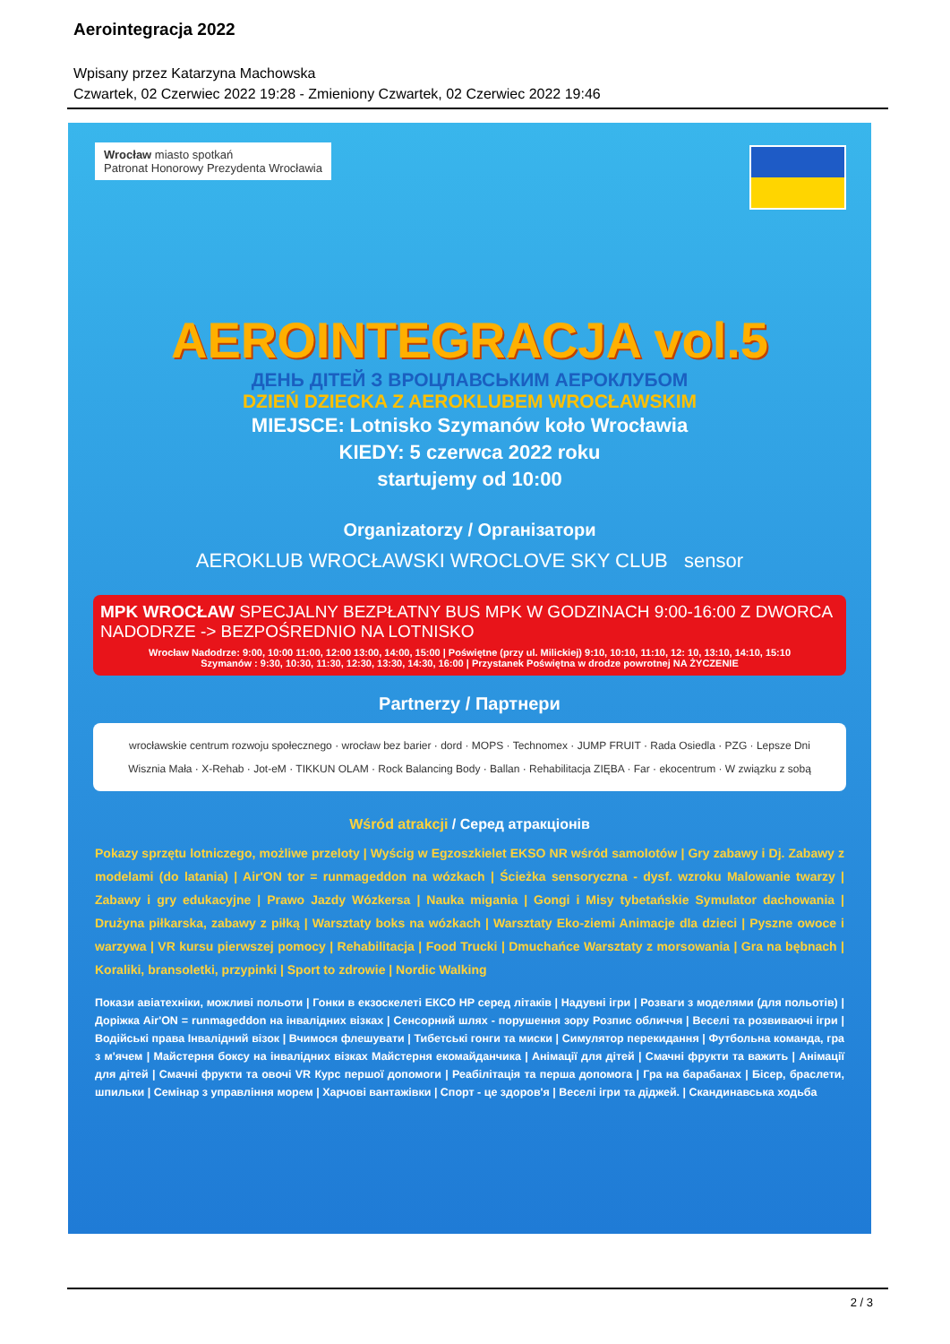Aerointegracja 2022
Wpisany przez Katarzyna Machowska
Czwartek, 02 Czerwiec 2022 19:28 - Zmieniony Czwartek, 02 Czerwiec 2022 19:46
Wrocław miasto spotkań
Patronat Honorowy Prezydenta Wrocławia
AEROINTEGRACJA vol.5
ДЕНЬ ДІТЕЙ З ВРОЦЛАВСЬКИМ АЕРОКЛУБОМ
DZIEŃ DZIECKA Z AEROKLUBEM WROCŁAWSKIM
MIEJSCE: Lotnisko Szymanów koło Wrocławia
KIEDY: 5 czerwca 2022 roku
startujemy od 10:00
Organizatorzy / Організатори
AEROKLUB WROCŁAWSKI WROCLOVE SKY CLUB sensor
MPK WROCŁAW SPECJALNY BEZPŁATNY BUS MPK W GODZINACH 9:00-16:00 Z DWORCA NADODRZE -> BEZPOŚREDNIO NA LOTNISKO
Wrocław Nadodrze: 9:00, 10:00 11:00, 12:00 13:00, 14:00, 15:00 | Poświętne (przy ul. Milickiej) 9:10, 10:10, 11:10, 12: 10, 13:10, 14:10, 15:10
Szymanów : 9:30, 10:30, 11:30, 12:30, 13:30, 14:30, 16:00 | Przystanek Poświętna w drodze powrotnej NA ŻYCZENIE
Partnerzy / Партнери
wrocławskie centrum rozwoju społecznego · wrocław bez barier · dord · MOPS · Technomex · JUMP FRUIT · Rada Osiedla · PZG · Lepsze Dni
Wisznia Mała · X-Rehab · Jot-eM · TIKKUN OLAM · Rock Balancing Body · Ballan · Rehabilitacja ZIĘBA · Far · ekocentrum · W związku z sobą
Wśród atrakcji / Серед атракціонів
Pokazy sprzętu lotniczego, możliwe przeloty | Wyścig w Egzoszkielet EKSO NR wśród samolotów | Gry zabawy i Dj. Zabawy z modelami (do latania) | Air'ON tor = runmageddon na wózkach | Ścieżka sensoryczna - dysf. wzroku Malowanie twarzy | Zabawy i gry edukacyjne | Prawo Jazdy Wózkersa | Nauka migania | Gongi i Misy tybetańskie Symulator dachowania | Drużyna piłkarska, zabawy z piłką | Warsztaty boks na wózkach | Warsztaty Eko-ziemi Animacje dla dzieci | Pyszne owoce i warzywa | VR kursu pierwszej pomocy | Rehabilitacja | Food Trucki | Dmuchańce Warsztaty z morsowania | Gra na bębnach | Koraliki, bransoletki, przypinki | Sport to zdrowie | Nordic Walking
Покази авіатехніки, можливі польоти | Гонки в екзоскелеті ЕКСО НР серед літаків | Надувні ігри | Розваги з моделями (для польотів) | Доріжка Air'ON = runmageddon на інвалідних візках | Сенсорний шлях - порушення зору Розпис обличчя | Веселі та розвиваючі ігри | Водійські права Інвалідний візок | Вчимося флешувати | Тибетські гонги та миски | Симулятор перекидання | Футбольна команда, гра з м'ячем | Майстерня боксу на інвалідних візках Майстерня екомайданчика | Анімації для дітей | Смачні фрукти та важить | Анімації для дітей | Смачні фрукти та овочі VR Курс першої допомоги | Реабілітація та перша допомога | Гра на барабанах | Бісер, браслети, шпильки | Семінар з управління морем | Харчові вантажівки | Спорт - це здоров'я | Веселі ігри та діджей. | Скандинавська ходьба
2 / 3